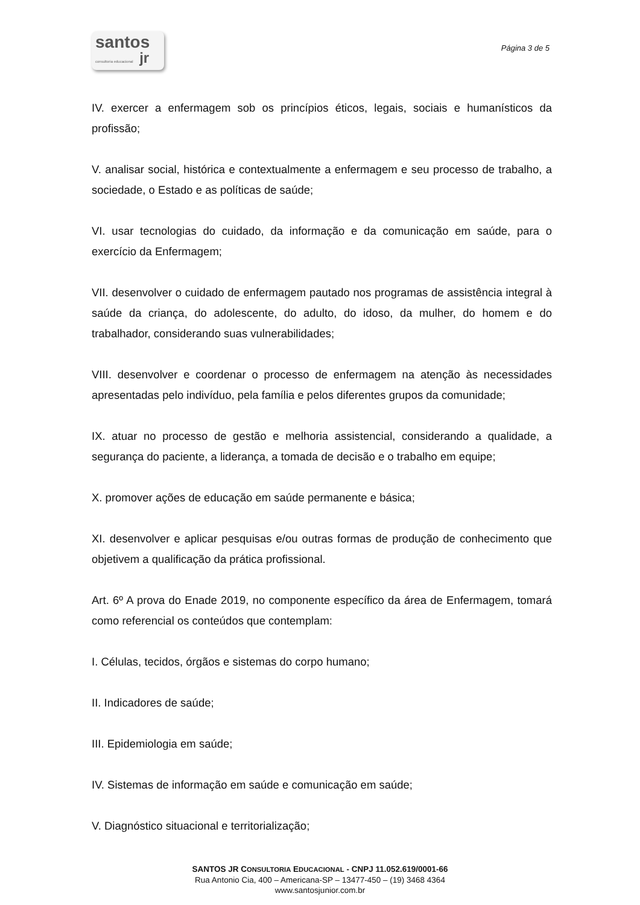santos
consultoria educacional jr
Página 3 de 5
IV. exercer a enfermagem sob os princípios éticos, legais, sociais e humanísticos da profissão;
V. analisar social, histórica e contextualmente a enfermagem e seu processo de trabalho, a sociedade, o Estado e as políticas de saúde;
VI. usar tecnologias do cuidado, da informação e da comunicação em saúde, para o exercício da Enfermagem;
VII. desenvolver o cuidado de enfermagem pautado nos programas de assistência integral à saúde da criança, do adolescente, do adulto, do idoso, da mulher, do homem e do trabalhador, considerando suas vulnerabilidades;
VIII. desenvolver e coordenar o processo de enfermagem na atenção às necessidades apresentadas pelo indivíduo, pela família e pelos diferentes grupos da comunidade;
IX. atuar no processo de gestão e melhoria assistencial, considerando a qualidade, a segurança do paciente, a liderança, a tomada de decisão e o trabalho em equipe;
X. promover ações de educação em saúde permanente e básica;
XI. desenvolver e aplicar pesquisas e/ou outras formas de produção de conhecimento que objetivem a qualificação da prática profissional.
Art. 6º A prova do Enade 2019, no componente específico da área de Enfermagem, tomará como referencial os conteúdos que contemplam:
I. Células, tecidos, órgãos e sistemas do corpo humano;
II. Indicadores de saúde;
III. Epidemiologia em saúde;
IV. Sistemas de informação em saúde e comunicação em saúde;
V. Diagnóstico situacional e territorialização;
SANTOS JR CONSULTORIA EDUCACIONAL - CNPJ 11.052.619/0001-66
Rua Antonio Cia, 400 – Americana-SP – 13477-450 – (19) 3468 4364
www.santosjunior.com.br